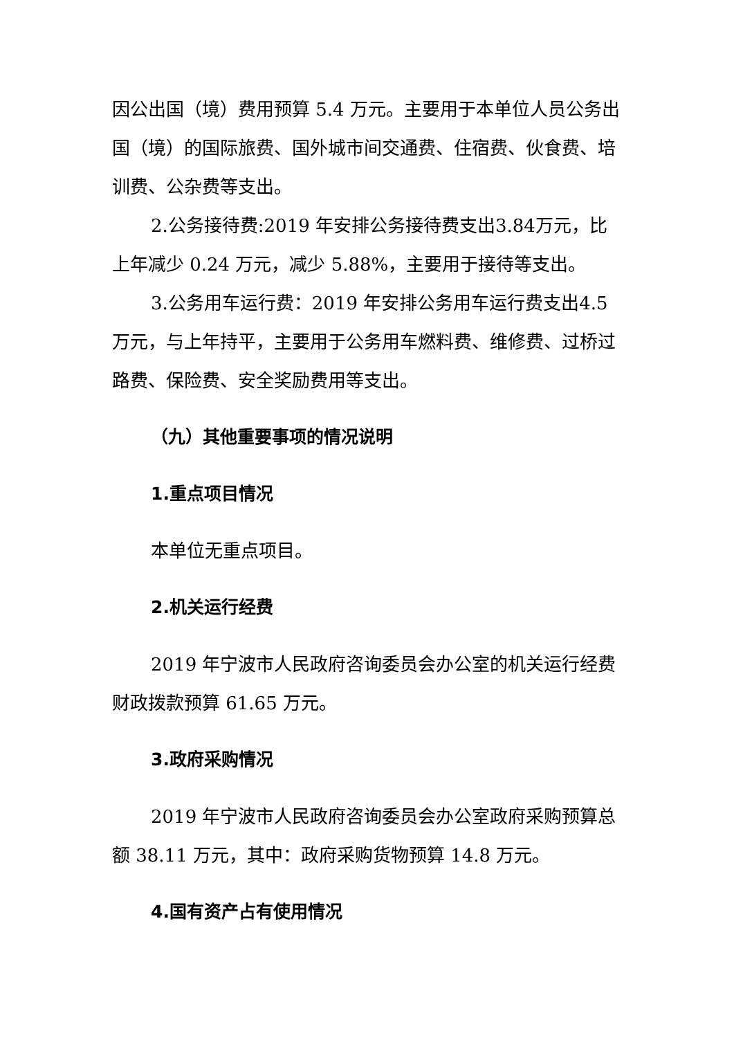因公出国（境）费用预算 5.4 万元。主要用于本单位人员公务出国（境）的国际旅费、国外城市间交通费、住宿费、伙食费、培训费、公杂费等支出。
2.公务接待费:2019 年安排公务接待费支出3.84万元，比上年减少 0.24 万元，减少 5.88%，主要用于接待等支出。
3.公务用车运行费：2019 年安排公务用车运行费支出4.5万元，与上年持平，主要用于公务用车燃料费、维修费、过桥过路费、保险费、安全奖励费用等支出。
（九）其他重要事项的情况说明
1.重点项目情况
本单位无重点项目。
2.机关运行经费
2019 年宁波市人民政府咨询委员会办公室的机关运行经费财政拨款预算 61.65 万元。
3.政府采购情况
2019 年宁波市人民政府咨询委员会办公室政府采购预算总额 38.11 万元，其中：政府采购货物预算 14.8 万元。
4.国有资产占有使用情况